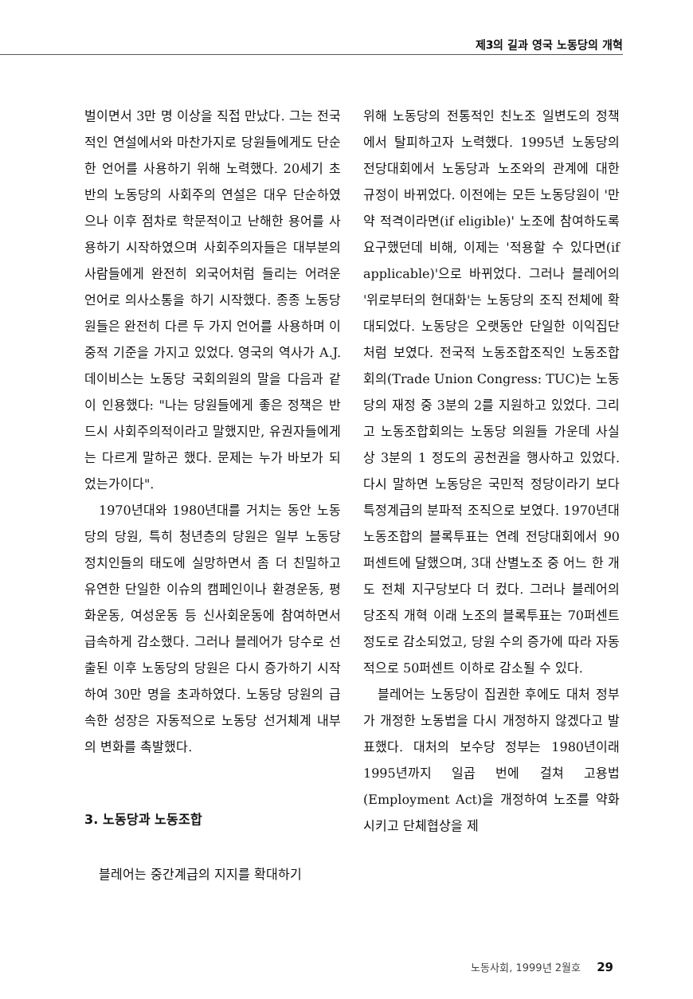제3의 길과 영국 노동당의 개혁
벌이면서 3만 명 이상을 직접 만났다. 그는 전국적인 연설에서와 마찬가지로 당원들에게도 단순한 언어를 사용하기 위해 노력했다. 20세기 초반의 노동당의 사회주의 연설은 대우 단순하였으나 이후 점차로 학문적이고 난해한 용어를 사용하기 시작하였으며 사회주의자들은 대부분의 사람들에게 완전히 외국어처럼 들리는 어려운 언어로 의사소통을 하기 시작했다. 종종 노동당원들은 완전히 다른 두 가지 언어를 사용하며 이중적 기준을 가지고 있었다. 영국의 역사가 A.J. 데이비스는 노동당 국회의원의 말을 다음과 같이 인용했다: "나는 당원들에게 좋은 정책은 반드시 사회주의적이라고 말했지만, 유권자들에게는 다르게 말하곤 했다. 문제는 누가 바보가 되었는가이다".
1970년대와 1980년대를 거치는 동안 노동당의 당원, 특히 청년층의 당원은 일부 노동당 정치인들의 태도에 실망하면서 좀 더 친밀하고 유연한 단일한 이슈의 캠페인이나 환경운동, 평화운동, 여성운동 등 신사회운동에 참여하면서 급속하게 감소했다. 그러나 블레어가 당수로 선출된 이후 노동당의 당원은 다시 증가하기 시작하여 30만 명을 초과하였다. 노동당 당원의 급속한 성장은 자동적으로 노동당 선거체계 내부의 변화를 촉발했다.
3. 노동당과 노동조합
블레어는 중간계급의 지지를 확대하기
위해 노동당의 전통적인 친노조 일변도의 정책에서 탈피하고자 노력했다. 1995년 노동당의 전당대회에서 노동당과 노조와의 관계에 대한 규정이 바뀌었다. 이전에는 모든 노동당원이 '만약 적격이라면(if eligible)' 노조에 참여하도록 요구했던데 비해, 이제는 '적용할 수 있다면(if applicable)'으로 바뀌었다. 그러나 블레어의 '위로부터의 현대화'는 노동당의 조직 전체에 확대되었다. 노동당은 오랫동안 단일한 이익집단처럼 보였다. 전국적 노동조합조직인 노동조합회의(Trade Union Congress: TUC)는 노동당의 재정 중 3분의 2를 지원하고 있었다. 그리고 노동조합회의는 노동당 의원들 가운데 사실상 3분의 1 정도의 공천권을 행사하고 있었다. 다시 말하면 노동당은 국민적 정당이라기 보다 특정계급의 분파적 조직으로 보였다. 1970년대 노동조합의 블록투표는 연례 전당대회에서 90퍼센트에 달했으며, 3대 산별노조 중 어느 한 개도 전체 지구당보다 더 컸다. 그러나 블레어의 당조직 개혁 이래 노조의 블록투표는 70퍼센트 정도로 감소되었고, 당원 수의 증가에 따라 자동적으로 50퍼센트 이하로 감소될 수 있다.
블레어는 노동당이 집권한 후에도 대처 정부가 개정한 노동법을 다시 개정하지 않겠다고 발표했다. 대처의 보수당 정부는 1980년이래 1995년까지 일곱 번에 걸쳐 고용법(Employment Act)을 개정하여 노조를 약화시키고 단체협상을 제
노동사회, 1999년 2월호 29